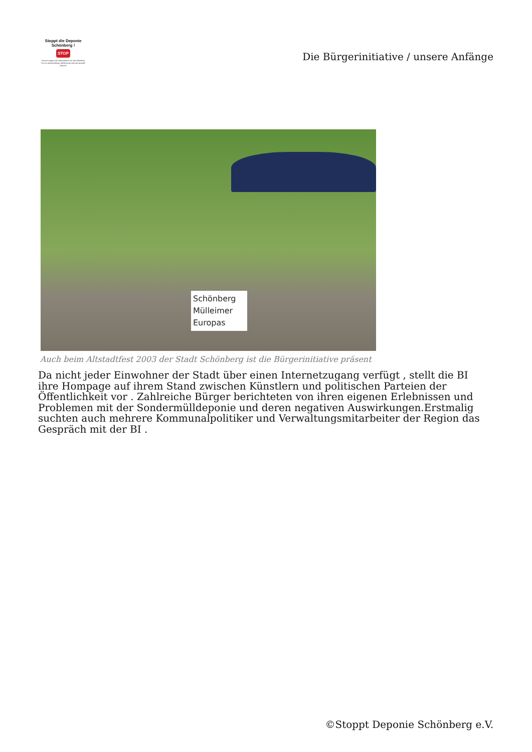Stoppt die Deponie Schönberg !
STOP
Initiative gegen eine Müllindustrie auf dem Ihlenberg
Für ein zukunftsfähiges Müllkonzept und eine gesunde Zukunft!
Die Bürgerinitiative / unsere Anfänge
Schönberg Mülleimer Europas
Auch beim Altstadtfest 2003 der Stadt Schönberg ist die Bürgerinitiative präsent
Da nicht jeder Einwohner der Stadt über einen Internetzugang verfügt , stellt die BI ihre Hompage auf ihrem Stand zwischen Künstlern und politischen Parteien der Öffentlichkeit vor . Zahlreiche Bürger berichteten von ihren eigenen Erlebnissen und Problemen mit der Sondermülldeponie und deren negativen Auswirkungen.Erstmalig suchten auch mehrere Kommunalpolitiker und Verwaltungsmitarbeiter der Region das Gespräch mit der BI .
©Stoppt Deponie Schönberg e.V.